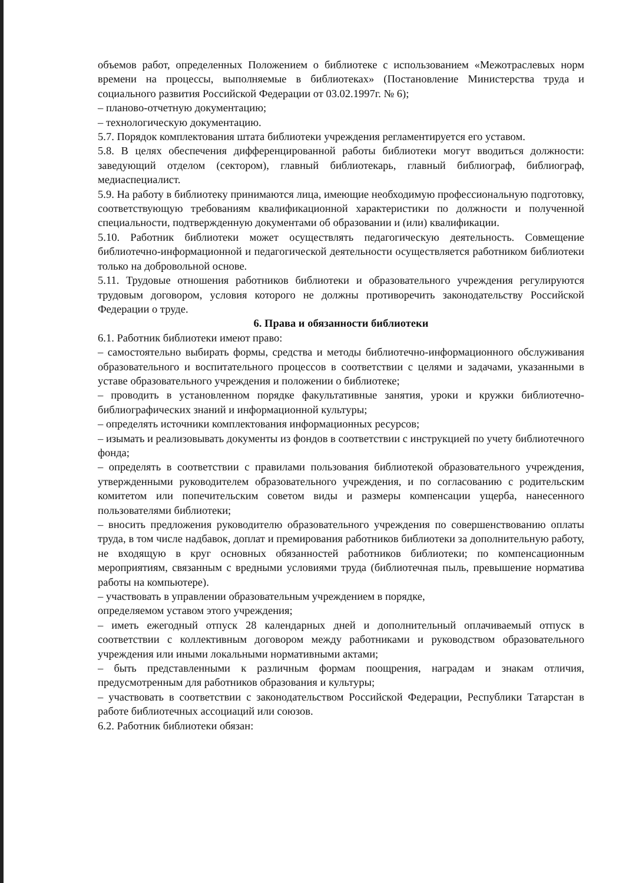объемов работ, определенных Положением о библиотеке с использованием «Межотраслевых норм времени на процессы, выполняемые в библиотеках» (Постановление Министерства труда и социального развития Российской Федерации от 03.02.1997г. № 6);
– планово-отчетную документацию;
– технологическую документацию.
5.7. Порядок комплектования штата библиотеки учреждения регламентируется его уставом.
5.8. В целях обеспечения дифференцированной работы библиотеки могут вводиться должности: заведующий отделом (сектором), главный библиотекарь, главный библиограф, библиограф, медиаспециалист.
5.9. На работу в библиотеку принимаются лица, имеющие необходимую профессиональную подготовку, соответствующую требованиям квалификационной характеристики по должности и полученной специальности, подтвержденную документами об образовании и (или) квалификации.
5.10. Работник библиотеки может осуществлять педагогическую деятельность. Совмещение библиотечно-информационной и педагогической деятельности осуществляется работником библиотеки только на добровольной основе.
5.11. Трудовые отношения работников библиотеки и образовательного учреждения регулируются трудовым договором, условия которого не должны противоречить законодательству Российской Федерации о труде.
6. Права и обязанности библиотеки
6.1. Работник библиотеки имеют право:
– самостоятельно выбирать формы, средства и методы библиотечно-информационного обслуживания образовательного и воспитательного процессов в соответствии с целями и задачами, указанными в уставе образовательного учреждения и положении о библиотеке;
– проводить в установленном порядке факультативные занятия, уроки и кружки библиотечно-библиографических знаний и информационной культуры;
– определять источники комплектования информационных ресурсов;
– изымать и реализовывать документы из фондов в соответствии с инструкцией по учету библиотечного фонда;
– определять в соответствии с правилами пользования библиотекой образовательного учреждения, утвержденными руководителем образовательного учреждения, и по согласованию с родительским комитетом или попечительским советом виды и размеры компенсации ущерба, нанесенного пользователями библиотеки;
– вносить предложения руководителю образовательного учреждения по совершенствованию оплаты труда, в том числе надбавок, доплат и премирования работников библиотеки за дополнительную работу, не входящую в круг основных обязанностей работников библиотеки; по компенсационным мероприятиям, связанным с вредными условиями труда (библиотечная пыль, превышение норматива работы на компьютере).
– участвовать в управлении образовательным учреждением в порядке,
определяемом уставом этого учреждения;
– иметь ежегодный отпуск 28 календарных дней и дополнительный оплачиваемый отпуск в соответствии с коллективным договором между работниками и руководством образовательного учреждения или иными локальными нормативными актами;
– быть представленными к различным формам поощрения, наградам и знакам отличия, предусмотренным для работников образования и культуры;
– участвовать в соответствии с законодательством Российской Федерации, Республики Татарстан в работе библиотечных ассоциаций или союзов.
6.2. Работник библиотеки обязан: